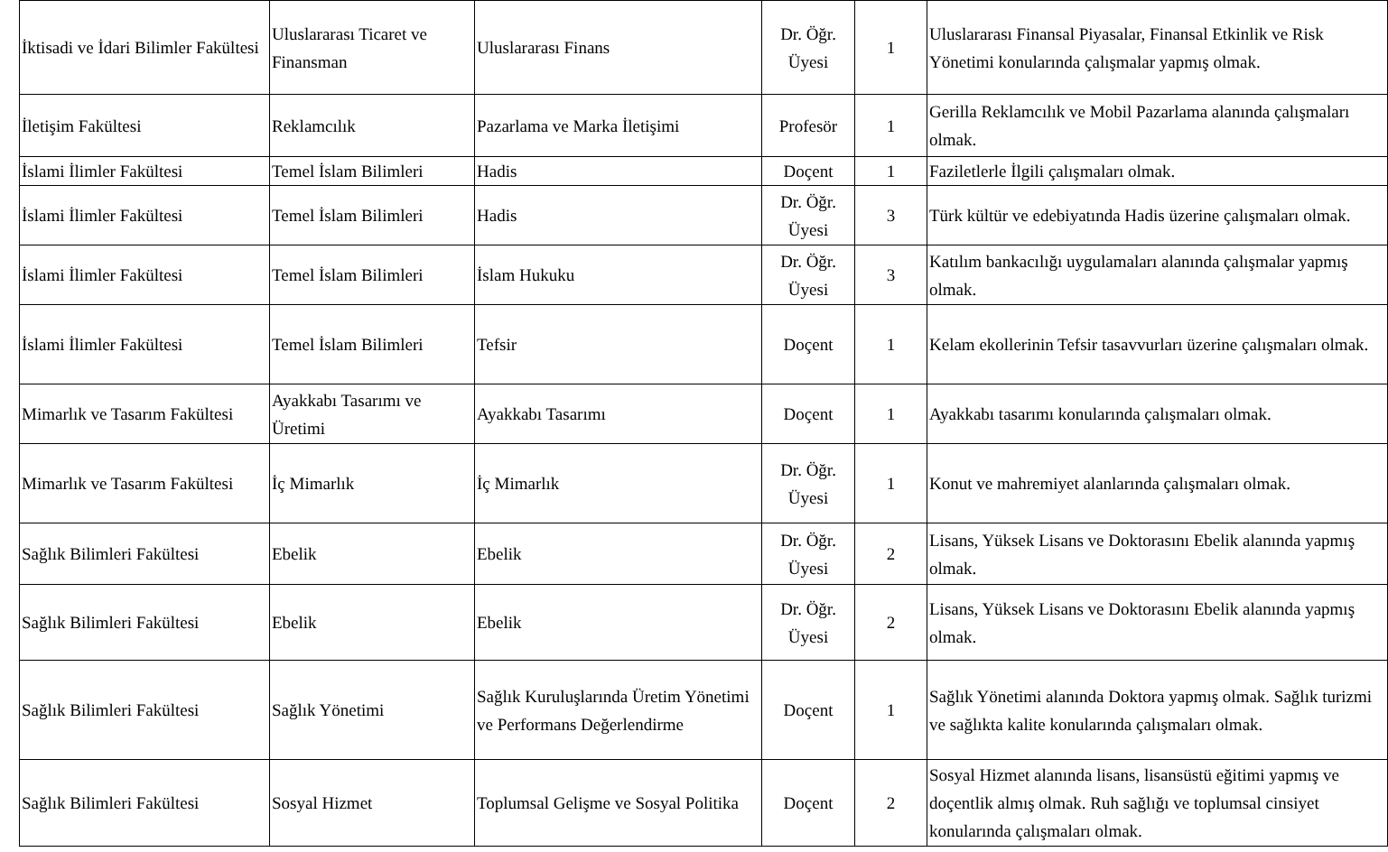| İktisadi ve İdari Bilimler Fakültesi | Uluslararası Ticaret ve Finansman | Uluslararası Finans | Dr. Öğr. Üyesi | 1 | Uluslararası Finansal Piyasalar, Finansal Etkinlik ve Risk Yönetimi konularında çalışmalar yapmış olmak. |
| İletişim Fakültesi | Reklamcılık | Pazarlama ve Marka İletişimi | Profesör | 1 | Gerilla Reklamcılık ve Mobil Pazarlama alanında çalışmaları olmak. |
| İslami İlimler Fakültesi | Temel İslam Bilimleri | Hadis | Doçent | 1 | Faziletlerle İlgili çalışmaları olmak. |
| İslami İlimler Fakültesi | Temel İslam Bilimleri | Hadis | Dr. Öğr. Üyesi | 3 | Türk kültür ve edebiyatında Hadis üzerine çalışmaları olmak. |
| İslami İlimler Fakültesi | Temel İslam Bilimleri | İslam Hukuku | Dr. Öğr. Üyesi | 3 | Katılım bankacılığı uygulamaları alanında çalışmalar yapmış olmak. |
| İslami İlimler Fakültesi | Temel İslam Bilimleri | Tefsir | Doçent | 1 | Kelam ekollerinin Tefsir tasavvurları üzerine çalışmaları olmak. |
| Mimarlık ve Tasarım Fakültesi | Ayakkabı Tasarımı ve Üretimi | Ayakkabı Tasarımı | Doçent | 1 | Ayakkabı tasarımı konularında çalışmaları olmak. |
| Mimarlık ve Tasarım Fakültesi | İç Mimarlık | İç Mimarlık | Dr. Öğr. Üyesi | 1 | Konut ve mahremiyet alanlarında çalışmaları olmak. |
| Sağlık Bilimleri Fakültesi | Ebelik | Ebelik | Dr. Öğr. Üyesi | 2 | Lisans, Yüksek Lisans ve Doktorasını Ebelik alanında yapmış olmak. |
| Sağlık Bilimleri Fakültesi | Ebelik | Ebelik | Dr. Öğr. Üyesi | 2 | Lisans, Yüksek Lisans ve Doktorasını Ebelik alanında yapmış olmak. |
| Sağlık Bilimleri Fakültesi | Sağlık Yönetimi | Sağlık Kuruluşlarında Üretim Yönetimi ve Performans Değerlendirme | Doçent | 1 | Sağlık Yönetimi alanında Doktora yapmış olmak. Sağlık turizmi ve sağlıkta kalite konularında çalışmaları olmak. |
| Sağlık Bilimleri Fakültesi | Sosyal Hizmet | Toplumsal Gelişme ve Sosyal Politika | Doçent | 2 | Sosyal Hizmet alanında lisans, lisansüstü eğitimi yapmış ve doçentlik almış olmak. Ruh sağlığı ve toplumsal cinsiyet konularında çalışmaları olmak. |